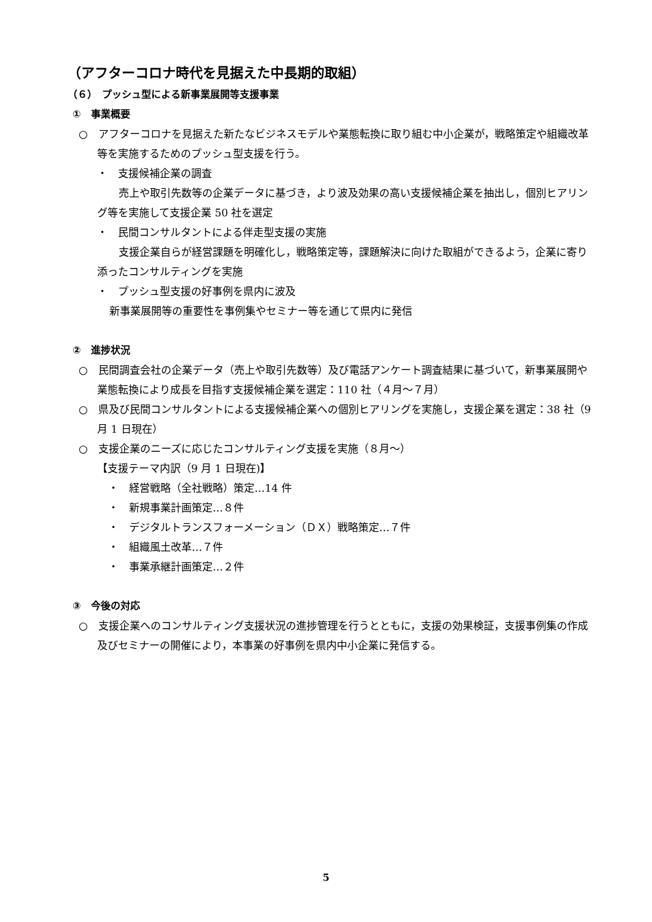（アフターコロナ時代を見据えた中長期的取組）
（６）　プッシュ型による新事業展開等支援事業
①　事業概要
○　アフターコロナを見据えた新たなビジネスモデルや業態転換に取り組む中小企業が，戦略策定や組織改革等を実施するためのプッシュ型支援を行う。
・　支援候補企業の調査
　売上や取引先数等の企業データに基づき，より波及効果の高い支援候補企業を抽出し，個別ヒアリング等を実施して支援企業 50 社を選定
・　民間コンサルタントによる伴走型支援の実施
　支援企業自らが経営課題を明確化し，戦略策定等，課題解決に向けた取組ができるよう，企業に寄り添ったコンサルティングを実施
・　プッシュ型支援の好事例を県内に波及
新事業展開等の重要性を事例集やセミナー等を通じて県内に発信
②　進捗状況
○　民間調査会社の企業データ（売上や取引先数等）及び電話アンケート調査結果に基づいて，新事業展開や業態転換により成長を目指す支援候補企業を選定：110 社（４月～７月）
○　県及び民間コンサルタントによる支援候補企業への個別ヒアリングを実施し，支援企業を選定：38 社（9 月 1 日現在）
○　支援企業のニーズに応じたコンサルティング支援を実施（８月～）
【支援テーマ内訳（9 月 1 日現在)】
・　経営戦略（全社戦略）策定…14 件
・　新規事業計画策定…８件
・　デジタルトランスフォーメーション（ＤＸ）戦略策定…７件
・　組織風土改革…７件
・　事業承継計画策定…２件
③　今後の対応
○　支援企業へのコンサルティング支援状況の進捗管理を行うとともに，支援の効果検証，支援事例集の作成及びセミナーの開催により，本事業の好事例を県内中小企業に発信する。
5